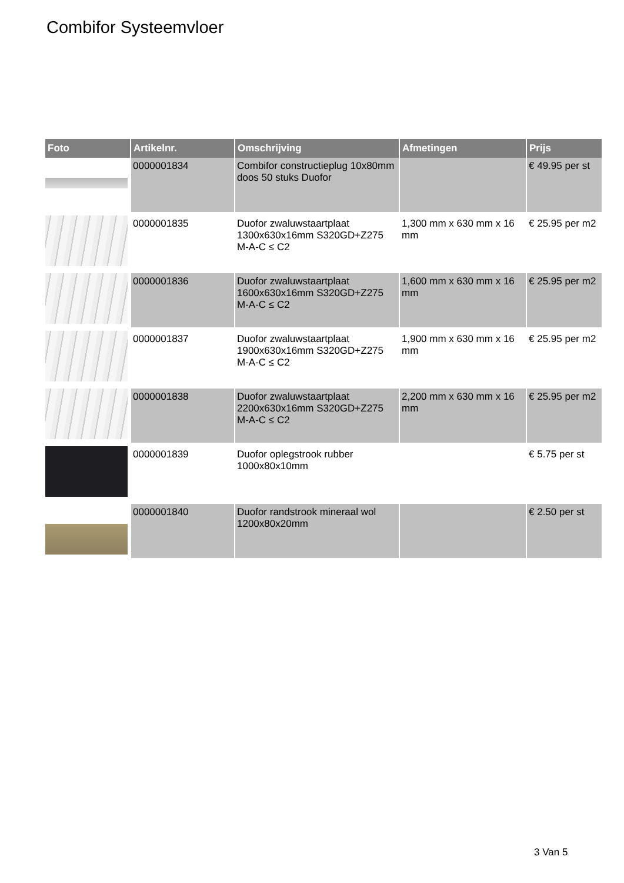Combifor Systeemvloer
| Foto | Artikelnr. | Omschrijving | Afmetingen | Prijs |
| --- | --- | --- | --- | --- |
| | 0000001834 | Combifor constructieplug 10x80mm doos 50 stuks Duofor | | € 49.95 per st |
| | 0000001835 | Duofor zwaluwstaartplaat 1300x630x16mm S320GD+Z275 M-A-C ≤ C2 | 1,300 mm x 630 mm x 16 mm | € 25.95 per m2 |
| | 0000001836 | Duofor zwaluwstaartplaat 1600x630x16mm S320GD+Z275 M-A-C ≤ C2 | 1,600 mm x 630 mm x 16 mm | € 25.95 per m2 |
| | 0000001837 | Duofor zwaluwstaartplaat 1900x630x16mm S320GD+Z275 M-A-C ≤ C2 | 1,900 mm x 630 mm x 16 mm | € 25.95 per m2 |
| | 0000001838 | Duofor zwaluwstaartplaat 2200x630x16mm S320GD+Z275 M-A-C ≤ C2 | 2,200 mm x 630 mm x 16 mm | € 25.95 per m2 |
| | 0000001839 | Duofor oplegstrook rubber 1000x80x10mm | | € 5.75 per st |
| | 0000001840 | Duofor randstrook mineraal wol 1200x80x20mm | | € 2.50 per st |
3 Van 5